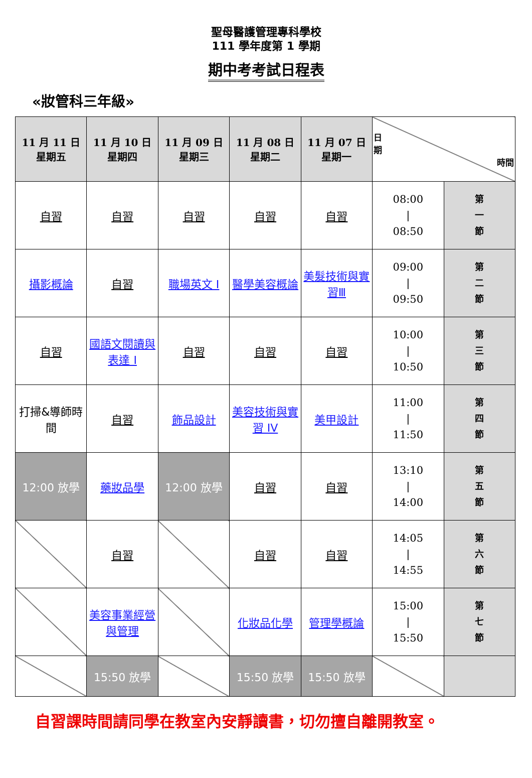聖母醫護管理專科學校
111 學年度第 1 學期
期中考考試日程表
«妝管科三年級»
| 11 月 11 日 星期五 | 11 月 10 日 星期四 | 11 月 09 日 星期三 | 11 月 08 日 星期二 | 11 月 07 日 星期一 | 日 期 時間 | |
| --- | --- | --- | --- | --- | --- | --- |
| 自習 | 自習 | 自習 | 自習 | 自習 | 08:00 / 08:50 | 第 一 節 |
| 攝影概論 | 自習 | 職場英文 I | 醫學美容概論 | 美髮技術與實習Ⅲ | 09:00 / 09:50 | 第 二 節 |
| 自習 | 國語文閱讀與表達 I | 自習 | 自習 | 自習 | 10:00 / 10:50 | 第 三 節 |
| 打掃&導師時間 | 自習 | 飾品設計 | 美容技術與實習 IV | 美甲設計 | 11:00 / 11:50 | 第 四 節 |
| 12:00 放學 | 藥妝品學 | 12:00 放學 | 自習 | 自習 | 13:10 / 14:00 | 第 五 節 |
| | 自習 | | 自習 | 自習 | 14:05 / 14:55 | 第 六 節 |
| | 美容事業經營與管理 | | 化妝品化學 | 管理學概論 | 15:00 / 15:50 | 第 七 節 |
| | 15:50 放學 | | 15:50 放學 | 15:50 放學 | | |
自習課時間請同學在教室內安靜讀書，切勿擅自離開教室。